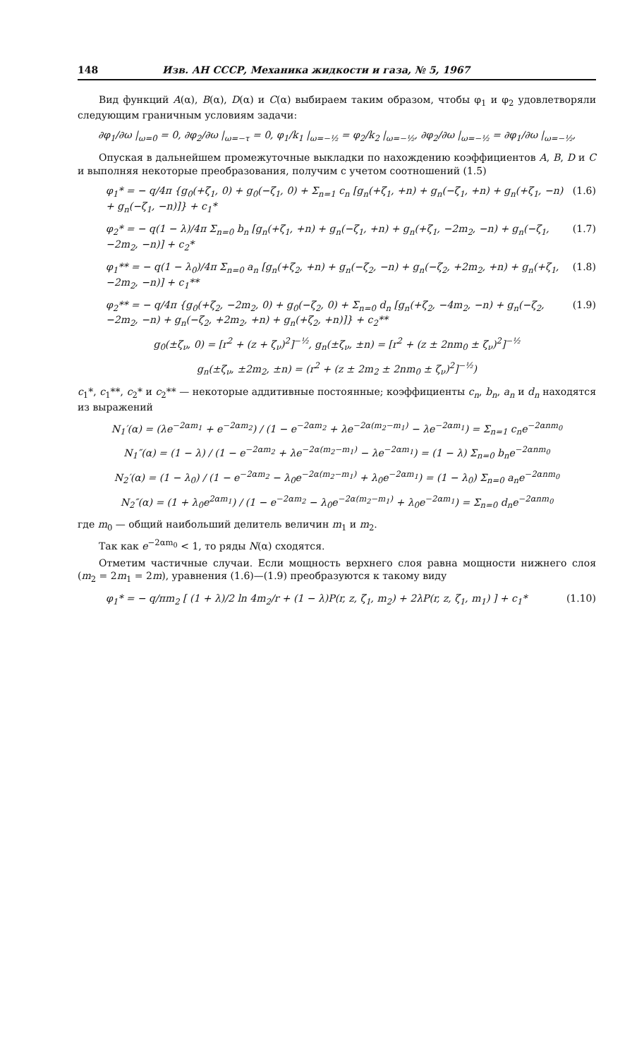148 Изв. АН СССР, Механика жидкости и газа, № 5, 1967
Вид функций A(α), B(α), D(α) и C(α) выбираем таким образом, чтобы φ<sub>1</sub> и φ<sub>2</sub> удовлетворяли следующим граничным условиям задачи:
∂φ<sub>1</sub>/∂ω |<sub>ω=0</sub> = 0, ∂φ<sub>2</sub>/∂ω |<sub>ω=−τ</sub> = 0, φ<sub>1</sub>/k<sub>1</sub> |<sub>ω=−½</sub> = φ<sub>2</sub>/k<sub>2</sub> |<sub>ω=−½</sub>, ∂φ<sub>2</sub>/∂ω |<sub>ω=−½</sub> = ∂φ<sub>1</sub>/∂ω |<sub>ω=−½</sub>,
Опуская в дальнейшем промежуточные выкладки по нахождению коэффициентов A, B, D и C и выполняя некоторые преобразования, получим с учетом соотношений (1.5)
φ<sub>1</sub>* = − q/4π {g<sub>0</sub>(+ζ<sub>1</sub>, 0) + g<sub>0</sub>(−ζ<sub>1</sub>, 0) + Σ<sub>n=1</sub> c<sub>n</sub> [g<sub>n</sub>(+ζ<sub>1</sub>, +n) + g<sub>n</sub>(−ζ<sub>1</sub>, +n) + g<sub>n</sub>(+ζ<sub>1</sub>, −n) + g<sub>n</sub>(−ζ<sub>1</sub>, −n)]} + c<sub>1</sub>* (1.6)
φ<sub>2</sub>* = − q(1 − λ)/4π Σ<sub>n=0</sub> b<sub>n</sub> [g<sub>n</sub>(+ζ<sub>1</sub>, +n) + g<sub>n</sub>(−ζ<sub>1</sub>, +n) + g<sub>n</sub>(+ζ<sub>1</sub>, −2m<sub>2</sub>, −n) + g<sub>n</sub>(−ζ<sub>1</sub>, −2m<sub>2</sub>, −n)] + c<sub>2</sub>* (1.7)
φ<sub>1</sub>** = − q(1 − λ<sub>0</sub>)/4π Σ<sub>n=0</sub> a<sub>n</sub> [g<sub>n</sub>(+ζ<sub>2</sub>, +n) + g<sub>n</sub>(−ζ<sub>2</sub>, −n) + g<sub>n</sub>(−ζ<sub>2</sub>, +2m<sub>2</sub>, +n) + g<sub>n</sub>(+ζ<sub>1</sub>, −2m<sub>2</sub>, −n)] + c<sub>1</sub>** (1.8)
φ<sub>2</sub>** = − q/4π {g<sub>0</sub>(+ζ<sub>2</sub>, −2m<sub>2</sub>, 0) + g<sub>0</sub>(−ζ<sub>2</sub>, 0) + Σ<sub>n=0</sub> d<sub>n</sub> [g<sub>n</sub>(+ζ<sub>2</sub>, −4m<sub>2</sub>, −n) + g<sub>n</sub>(−ζ<sub>2</sub>, −2m<sub>2</sub>, −n) + g<sub>n</sub>(−ζ<sub>2</sub>, +2m<sub>2</sub>, +n) + g<sub>n</sub>(+ζ<sub>2</sub>, +n)]} + c<sub>2</sub>** (1.9)
g<sub>0</sub>(±ζ<sub>ν</sub>, 0) = [r<sup>2</sup> + (z + ζ<sub>ν</sub>)<sup>2</sup>]<sup>−½</sup>, g<sub>n</sub>(±ζ<sub>ν</sub>, ±n) = [r<sup>2</sup> + (z ± 2nm<sub>0</sub> ± ζ<sub>ν</sub>)<sup>2</sup>]<sup>−½</sup>
g<sub>n</sub>(±ζ<sub>ν</sub>, ±2m<sub>2</sub>, ±n) = (r<sup>2</sup> + (z ± 2m<sub>2</sub> ± 2nm<sub>0</sub> ± ζ<sub>ν</sub>)<sup>2</sup>]<sup>−½</sup>)
c<sub>1</sub>*, c<sub>1</sub>**, c<sub>2</sub>* и c<sub>2</sub>** — некоторые аддитивные постоянные; коэффициенты c<sub>n</sub>, b<sub>n</sub>, a<sub>n</sub> и d<sub>n</sub> находятся из выражений
N<sub>1</sub>′(α) = (λe<sup>−2αm<sub>1</sub></sup> + e<sup>−2αm<sub>2</sub></sup>) / (1 − e<sup>−2αm<sub>2</sub></sup> + λe<sup>−2α(m<sub>2</sub>−m<sub>1</sub>)</sup> − λe<sup>−2αm<sub>1</sub></sup>) = Σ<sub>n=1</sub> c<sub>n</sub>e<sup>−2αnm<sub>0</sub></sup>
N<sub>1</sub>″(α) = (1 − λ) / (1 − e<sup>−2αm<sub>2</sub></sup> + λe<sup>−2α(m<sub>2</sub>−m<sub>1</sub>)</sup> − λe<sup>−2αm<sub>1</sub></sup>) = (1 − λ) Σ<sub>n=0</sub> b<sub>n</sub>e<sup>−2αnm<sub>0</sub></sup>
N<sub>2</sub>′(α) = (1 − λ<sub>0</sub>) / (1 − e<sup>−2αm<sub>2</sub></sup> − λ<sub>0</sub>e<sup>−2α(m<sub>2</sub>−m<sub>1</sub>)</sup> + λ<sub>0</sub>e<sup>−2αm<sub>1</sub></sup>) = (1 − λ<sub>0</sub>) Σ<sub>n=0</sub> a<sub>n</sub>e<sup>−2αnm<sub>0</sub></sup>
N<sub>2</sub>″(α) = (1 + λ<sub>0</sub>e<sup>2αm<sub>1</sub></sup>) / (1 − e<sup>−2αm<sub>2</sub></sup> − λ<sub>0</sub>e<sup>−2α(m<sub>2</sub>−m<sub>1</sub>)</sup> + λ<sub>0</sub>e<sup>−2αm<sub>1</sub></sup>) = Σ<sub>n=0</sub> d<sub>n</sub>e<sup>−2αnm<sub>0</sub></sup>
где m<sub>0</sub> — общий наибольший делитель величин m<sub>1</sub> и m<sub>2</sub>.
Так как e<sup>−2αm<sub>0</sub></sup> < 1, то ряды N(α) сходятся.
Отметим частичные случаи. Если мощность верхнего слоя равна мощности нижнего слоя (m<sub>2</sub> = 2m<sub>1</sub> = 2m), уравнения (1.6)—(1.9) преобразуются к такому виду
φ<sub>1</sub>* = − q/πm<sub>2</sub> [ (1 + λ)/2 ln 4m<sub>2</sub>/r + (1 − λ)P(r, z, ζ<sub>1</sub>, m<sub>2</sub>) + 2λP(r, z, ζ<sub>1</sub>, m<sub>1</sub>) ] + c<sub>1</sub>* (1.10)